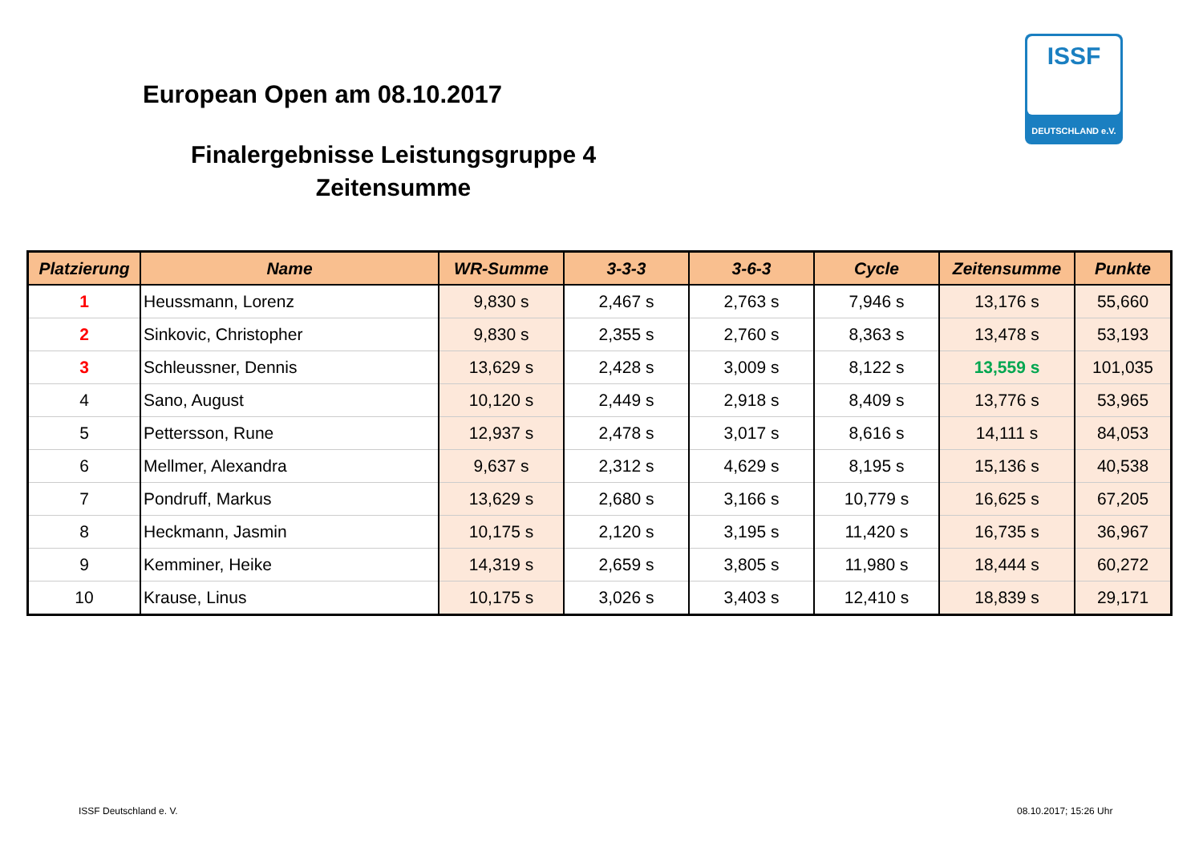European Open am 08.10.2017
Finalergebnisse Leistungsgruppe 4
Zeitensumme
ISSF
DEUTSCHLAND e.V.
| Platzierung | Name | WR-Summe | 3-3-3 | 3-6-3 | Cycle | Zeitensumme | Punkte |
| --- | --- | --- | --- | --- | --- | --- | --- |
| 1 | Heussmann, Lorenz | 9,830 s | 2,467 s | 2,763 s | 7,946 s | 13,176 s | 55,660 |
| 2 | Sinkovic, Christopher | 9,830 s | 2,355 s | 2,760 s | 8,363 s | 13,478 s | 53,193 |
| 3 | Schleussner, Dennis | 13,629 s | 2,428 s | 3,009 s | 8,122 s | 13,559 s | 101,035 |
| 4 | Sano, August | 10,120 s | 2,449 s | 2,918 s | 8,409 s | 13,776 s | 53,965 |
| 5 | Pettersson, Rune | 12,937 s | 2,478 s | 3,017 s | 8,616 s | 14,111 s | 84,053 |
| 6 | Mellmer, Alexandra | 9,637 s | 2,312 s | 4,629 s | 8,195 s | 15,136 s | 40,538 |
| 7 | Pondruff, Markus | 13,629 s | 2,680 s | 3,166 s | 10,779 s | 16,625 s | 67,205 |
| 8 | Heckmann, Jasmin | 10,175 s | 2,120 s | 3,195 s | 11,420 s | 16,735 s | 36,967 |
| 9 | Kemminer, Heike | 14,319 s | 2,659 s | 3,805 s | 11,980 s | 18,444 s | 60,272 |
| 10 | Krause, Linus | 10,175 s | 3,026 s | 3,403 s | 12,410 s | 18,839 s | 29,171 |
ISSF Deutschland e. V. 08.10.2017; 15:26 Uhr